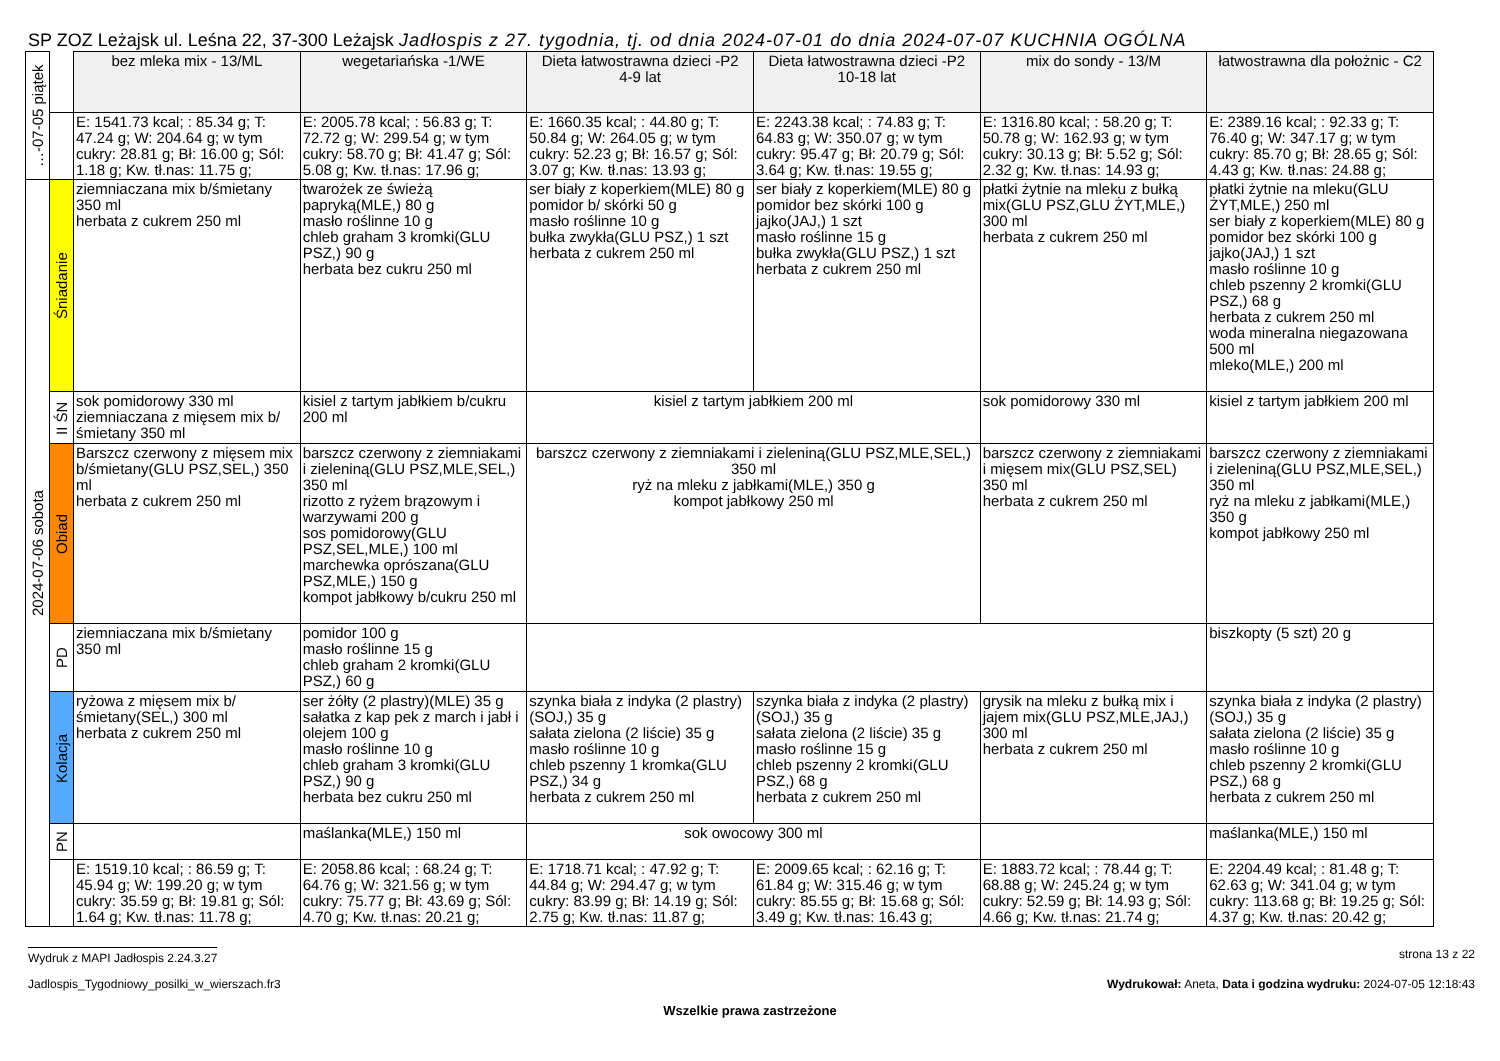SP ZOZ Leżajsk ul. Leśna 22, 37-300 Leżajsk Jadłospis z 27. tygodnia, tj. od dnia 2024-07-01 do dnia 2024-07-07 KUCHNIA OGÓLNA
| …-07-05 piątek | | bez mleka mix - 13/ML | wegetariańska -1/WE | Dieta łatwostrawna dzieci -P2 4-9 lat | Dieta łatwostrawna dzieci -P2 10-18 lat | mix do sondy - 13/M | łatwostrawna dla położnic - C2 |
| | | E: 1541.73 kcal; : 85.34 g; T: 47.24 g; W: 204.64 g; w tym cukry: 28.81 g; Bł: 16.00 g; Sól: 1.18 g; Kw. tł.nas: 11.75 g; | E: 2005.78 kcal; : 56.83 g; T: 72.72 g; W: 299.54 g; w tym cukry: 58.70 g; Bł: 41.47 g; Sól: 5.08 g; Kw. tł.nas: 17.96 g; | E: 1660.35 kcal; : 44.80 g; T: 50.84 g; W: 264.05 g; w tym cukry: 52.23 g; Bł: 16.57 g; Sól: 3.07 g; Kw. tł.nas: 13.93 g; | E: 2243.38 kcal; : 74.83 g; T: 64.83 g; W: 350.07 g; w tym cukry: 95.47 g; Bł: 20.79 g; Sól: 3.64 g; Kw. tł.nas: 19.55 g; | E: 1316.80 kcal; : 58.20 g; T: 50.78 g; W: 162.93 g; w tym cukry: 30.13 g; Bł: 5.52 g; Sól: 2.32 g; Kw. tł.nas: 14.93 g; | E: 2389.16 kcal; : 92.33 g; T: 76.40 g; W: 347.17 g; w tym cukry: 85.70 g; Bł: 28.65 g; Sól: 4.43 g; Kw. tł.nas: 24.88 g; |
| 2024-07-06 sobota | Śniadanie | ziemniaczana mix b/śmietany 350 ml herbata z cukrem 250 ml | twarożek ze świeżą papryką(MLE,) 80 g masło roślinne 10 g chleb graham 3 kromki(GLU PSZ,) 90 g herbata bez cukru 250 ml | ser biały z koperkiem(MLE) 80 g pomidor b/ skórki 50 g masło roślinne 10 g bułka zwykła(GLU PSZ,) 1 szt herbata z cukrem 250 ml | ser biały z koperkiem(MLE) 80 g pomidor bez skórki 100 g jajko(JAJ,) 1 szt masło roślinne 15 g bułka zwykła(GLU PSZ,) 1 szt herbata z cukrem 250 ml | płatki żytnie na mleku z bułką mix(GLU PSZ,GLU ŻYT,MLE,) 300 ml herbata z cukrem 250 ml | płatki żytnie na mleku(GLU ŻYT,MLE,) 250 ml ser biały z koperkiem(MLE) 80 g pomidor bez skórki 100 g jajko(JAJ,) 1 szt masło roślinne 10 g chleb pszenny 2 kromki(GLU PSZ,) 68 g herbata z cukrem 250 ml woda mineralna niegazowana 500 ml mleko(MLE,) 200 ml |
| | II ŚN | sok pomidorowy 330 ml ziemniaczana z mięsem mix b/śmietany 350 ml | kisiel z tartym jabłkiem b/cukru 200 ml | kisiel z tartym jabłkiem 200 ml | | sok pomidorowy 330 ml | kisiel z tartym jabłkiem 200 ml |
| | Obiad | Barszcz czerwony z mięsem mix b/śmietany(GLU PSZ,SEL,) 350 ml herbata z cukrem 250 ml | barszcz czerwony z ziemniakami i zieleniną(GLU PSZ,MLE,SEL,) 350 ml rizotto z ryżem brązowym i warzywami 200 g sos pomidorowy(GLU PSZ,SEL,MLE,) 100 ml marchewka oprószana(GLU PSZ,MLE,) 150 g kompot jabłkowy b/cukru 250 ml | barszcz czerwony z ziemniakami i zieleniną(GLU PSZ,MLE,SEL,) 350 ml ryż na mleku z jabłkami(MLE,) 350 g kompot jabłkowy 250 ml | | barszcz czerwony z ziemniakami i mięsem mix(GLU PSZ,SEL) 350 ml herbata z cukrem 250 ml | barszcz czerwony z ziemniakami i zieleniną(GLU PSZ,MLE,SEL,) 350 ml ryż na mleku z jabłkami(MLE,) 350 g kompot jabłkowy 250 ml |
| | PD | ziemniaczana mix b/śmietany 350 ml | pomidor 100 g masło roślinne 15 g chleb graham 2 kromki(GLU PSZ,) 60 g | | | | biszkopty (5 szt) 20 g |
| | Kolacja | ryżowa z mięsem mix b/śmietany(SEL,) 300 ml herbata z cukrem 250 ml | ser żółty (2 plastry)(MLE) 35 g sałatka z kap pek z march i jabł i olejem 100 g masło roślinne 10 g chleb graham 3 kromki(GLU PSZ,) 90 g herbata bez cukru 250 ml | szynka biała z indyka (2 plastry)(SOJ,) 35 g sałata zielona (2 liście) 35 g masło roślinne 10 g chleb pszenny 1 kromka(GLU PSZ,) 34 g herbata z cukrem 250 ml | szynka biała z indyka (2 plastry)(SOJ,) 35 g sałata zielona (2 liście) 35 g masło roślinne 15 g chleb pszenny 2 kromki(GLU PSZ,) 68 g herbata z cukrem 250 ml | grysik na mleku z bułką mix i jajem mix(GLU PSZ,MLE,JAJ,) 300 ml herbata z cukrem 250 ml | szynka biała z indyka (2 plastry)(SOJ,) 35 g sałata zielona (2 liście) 35 g masło roślinne 10 g chleb pszenny 2 kromki(GLU PSZ,) 68 g herbata z cukrem 250 ml |
| | PN | | maślanka(MLE,) 150 ml | sok owocowy 300 ml | | | maślanka(MLE,) 150 ml |
| | | E: 1519.10 kcal; : 86.59 g; T: 45.94 g; W: 199.20 g; w tym cukry: 35.59 g; Bł: 19.81 g; Sól: 1.64 g; Kw. tł.nas: 11.78 g; | E: 2058.86 kcal; : 68.24 g; T: 64.76 g; W: 321.56 g; w tym cukry: 75.77 g; Bł: 43.69 g; Sól: 4.70 g; Kw. tł.nas: 20.21 g; | E: 1718.71 kcal; : 47.92 g; T: 44.84 g; W: 294.47 g; w tym cukry: 83.99 g; Bł: 14.19 g; Sól: 2.75 g; Kw. tł.nas: 11.87 g; | E: 2009.65 kcal; : 62.16 g; T: 61.84 g; W: 315.46 g; w tym cukry: 85.55 g; Bł: 15.68 g; Sól: 3.49 g; Kw. tł.nas: 16.43 g; | E: 1883.72 kcal; : 78.44 g; T: 68.88 g; W: 245.24 g; w tym cukry: 52.59 g; Bł: 14.93 g; Sól: 4.66 g; Kw. tł.nas: 21.74 g; | E: 2204.49 kcal; : 81.48 g; T: 62.63 g; W: 341.04 g; w tym cukry: 113.68 g; Bł: 19.25 g; Sól: 4.37 g; Kw. tł.nas: 20.42 g; |
Wydruk z MAPI Jadłospis 2.24.3.27 strona 13 z 22
Jadlospis_Tygodniowy_posilki_w_wierszach.fr3 Wydrukował: Aneta, Data i godzina wydruku: 2024-07-05 12:18:43
Wszelkie prawa zastrzeżone